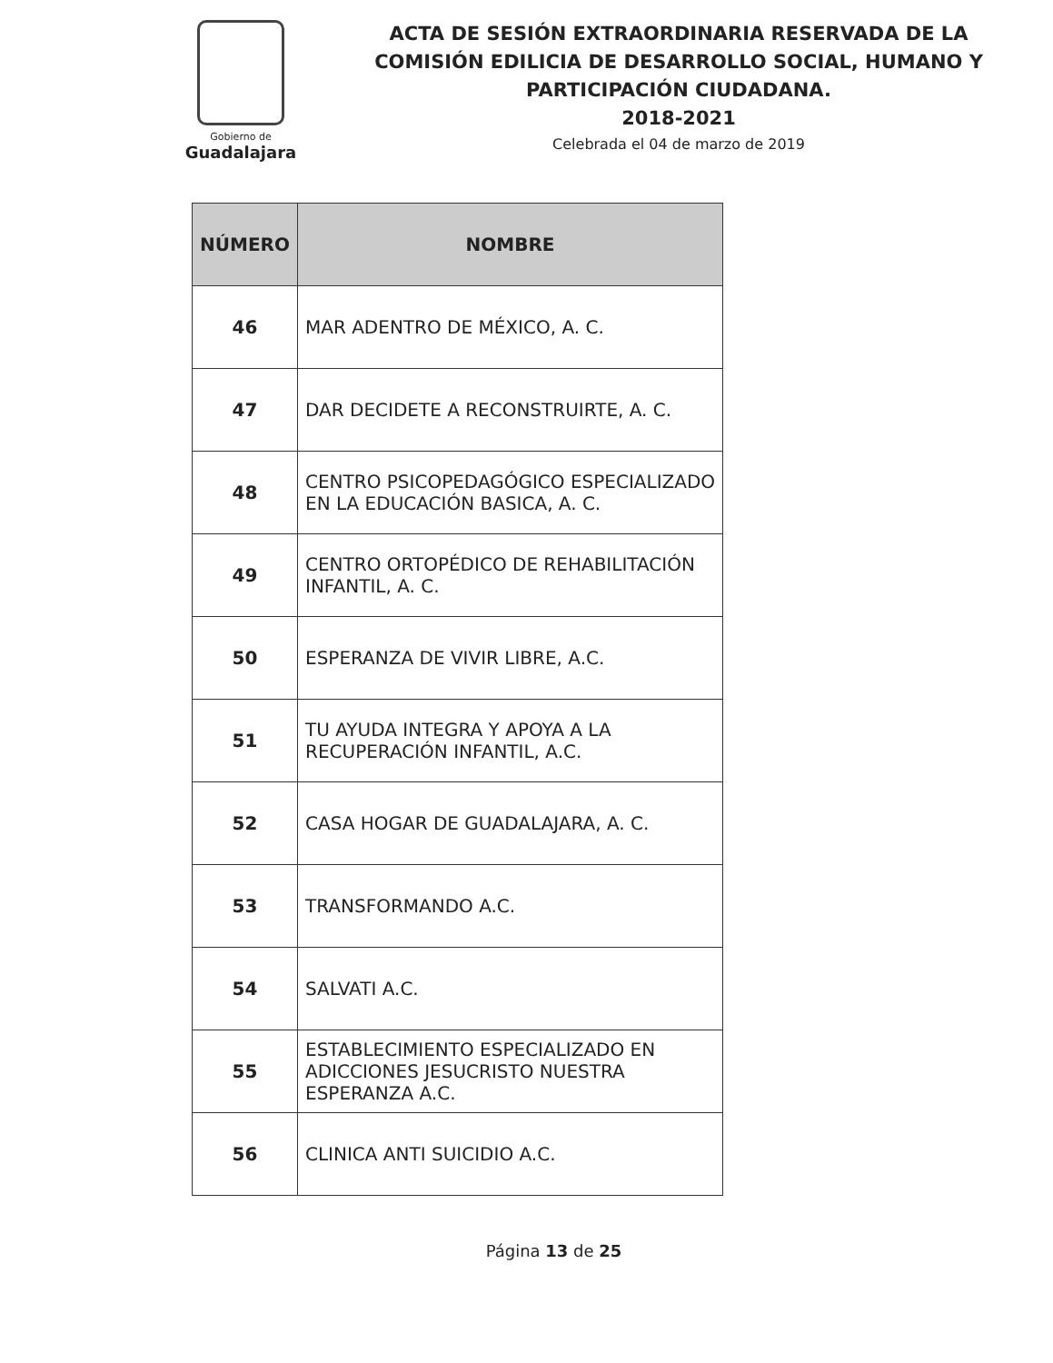Gobierno de
Guadalajara
ACTA DE SESIÓN EXTRAORDINARIA RESERVADA DE LA
COMISIÓN EDILICIA DE DESARROLLO SOCIAL, HUMANO Y
PARTICIPACIÓN CIUDADANA.
2018-2021
Celebrada el 04 de marzo de 2019
| NÚMERO | NOMBRE |
| --- | --- |
| 46 | MAR ADENTRO DE MÉXICO, A. C. |
| 47 | DAR DECIDETE A RECONSTRUIRTE, A. C. |
| 48 | CENTRO PSICOPEDAGÓGICO ESPECIALIZADO EN LA EDUCACIÓN BASICA, A. C. |
| 49 | CENTRO ORTOPÉDICO DE REHABILITACIÓN INFANTIL, A. C. |
| 50 | ESPERANZA DE VIVIR LIBRE, A.C. |
| 51 | TU AYUDA INTEGRA Y APOYA A LA RECUPERACIÓN INFANTIL, A.C. |
| 52 | CASA HOGAR DE GUADALAJARA, A. C. |
| 53 | TRANSFORMANDO A.C. |
| 54 | SALVATI A.C. |
| 55 | ESTABLECIMIENTO ESPECIALIZADO EN ADICCIONES JESUCRISTO NUESTRA ESPERANZA A.C. |
| 56 | CLINICA ANTI SUICIDIO A.C. |
Página 13 de 25